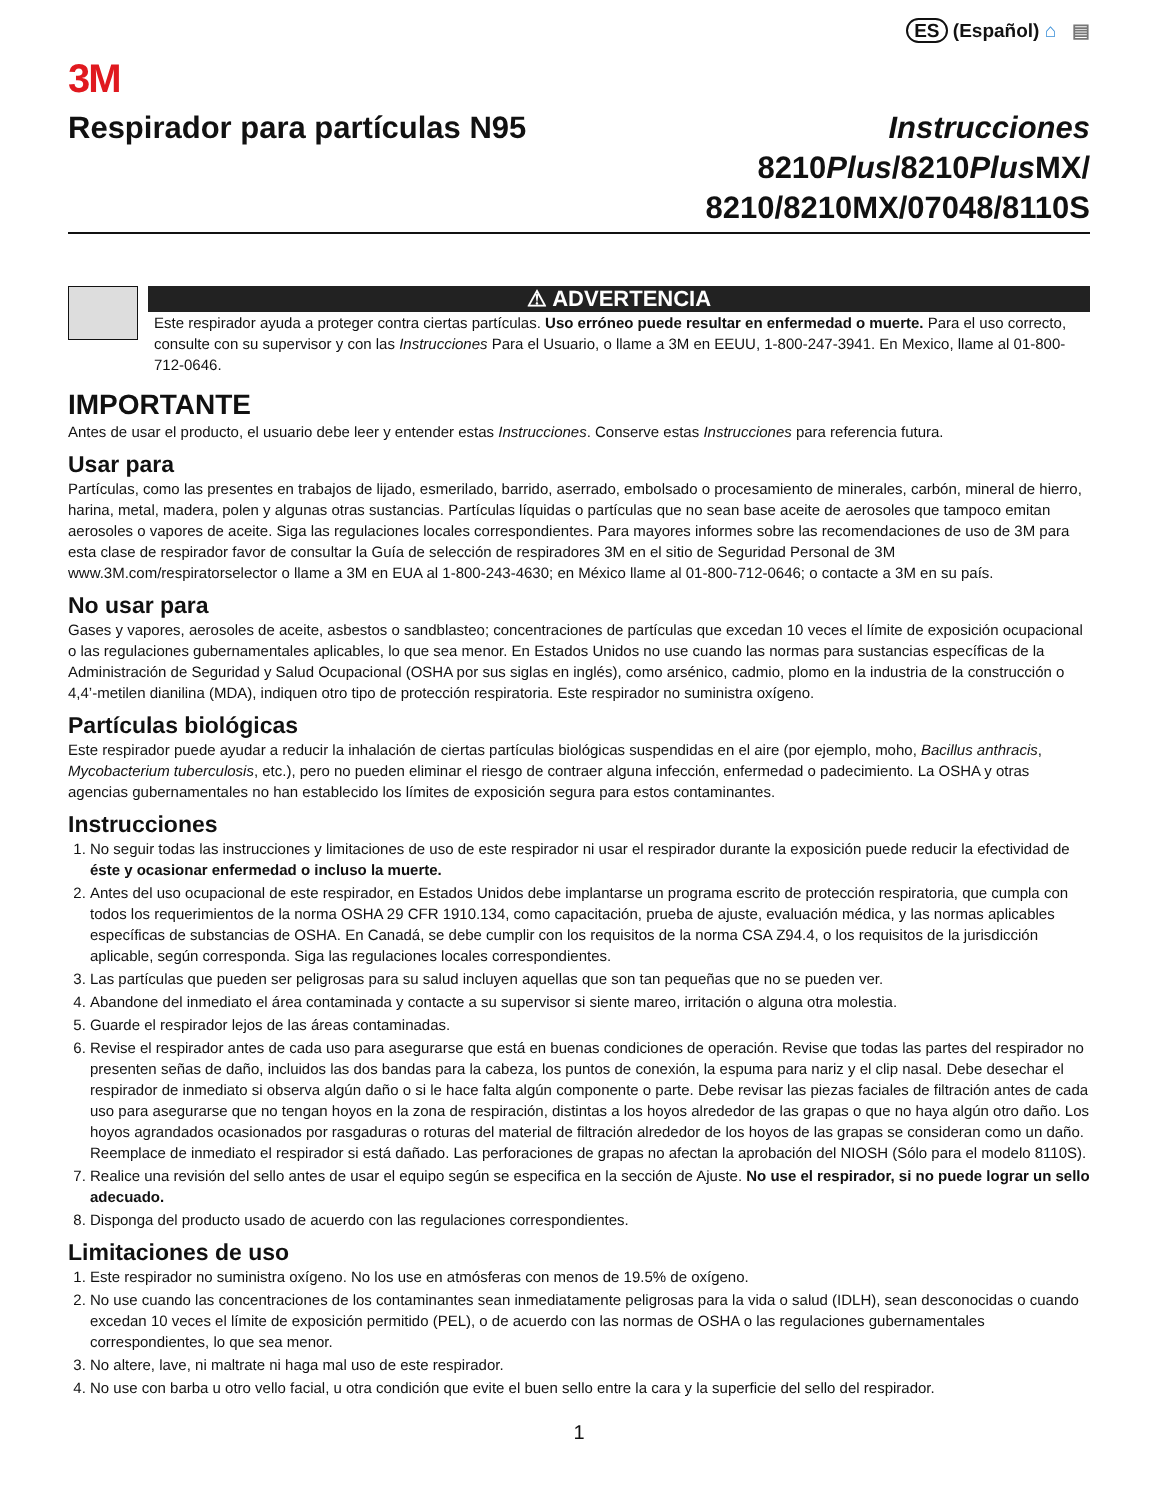ES (Español) ⌂ ▤
3M
Respirador para partículas N95 Instrucciones
8210Plus/8210Plus MX/
8210/8210MX/07048/8110S
⚠ ADVERTENCIA
Este respirador ayuda a proteger contra ciertas partículas. Uso erróneo puede resultar en enfermedad o muerte. Para el uso correcto, consulte con su supervisor y con las Instrucciones Para el Usuario, o llame a 3M en EEUU, 1-800-247-3941. En Mexico, llame al 01-800-712-0646.
IMPORTANTE
Antes de usar el producto, el usuario debe leer y entender estas Instrucciones. Conserve estas Instrucciones para referencia futura.
Usar para
Partículas, como las presentes en trabajos de lijado, esmerilado, barrido, aserrado, embolsado o procesamiento de minerales, carbón, mineral de hierro, harina, metal, madera, polen y algunas otras sustancias. Partículas líquidas o partículas que no sean base aceite de aerosoles que tampoco emitan aerosoles o vapores de aceite. Siga las regulaciones locales correspondientes. Para mayores informes sobre las recomendaciones de uso de 3M para esta clase de respirador favor de consultar la Guía de selección de respiradores 3M en el sitio de Seguridad Personal de 3M www.3M.com/respiratorselector o llame a 3M en EUA al 1-800-243-4630; en México llame al 01-800-712-0646; o contacte a 3M en su país.
No usar para
Gases y vapores, aerosoles de aceite, asbestos o sandblasteo; concentraciones de partículas que excedan 10 veces el límite de exposición ocupacional o las regulaciones gubernamentales aplicables, lo que sea menor. En Estados Unidos no use cuando las normas para sustancias específicas de la Administración de Seguridad y Salud Ocupacional (OSHA por sus siglas en inglés), como arsénico, cadmio, plomo en la industria de la construcción o 4,4’-metilen dianilina (MDA), indiquen otro tipo de protección respiratoria. Este respirador no suministra oxígeno.
Partículas biológicas
Este respirador puede ayudar a reducir la inhalación de ciertas partículas biológicas suspendidas en el aire (por ejemplo, moho, Bacillus anthracis, Mycobacterium tuberculosis, etc.), pero no pueden eliminar el riesgo de contraer alguna infección, enfermedad o padecimiento. La OSHA y otras agencias gubernamentales no han establecido los límites de exposición segura para estos contaminantes.
Instrucciones
1. No seguir todas las instrucciones y limitaciones de uso de este respirador ni usar el respirador durante la exposición puede reducir la efectividad de éste y ocasionar enfermedad o incluso la muerte.
2. Antes del uso ocupacional de este respirador, en Estados Unidos debe implantarse un programa escrito de protección respiratoria, que cumpla con todos los requerimientos de la norma OSHA 29 CFR 1910.134, como capacitación, prueba de ajuste, evaluación médica, y las normas aplicables específicas de substancias de OSHA. En Canadá, se debe cumplir con los requisitos de la norma CSA Z94.4, o los requisitos de la jurisdicción aplicable, según corresponda. Siga las regulaciones locales correspondientes.
3. Las partículas que pueden ser peligrosas para su salud incluyen aquellas que son tan pequeñas que no se pueden ver.
4. Abandone del inmediato el área contaminada y contacte a su supervisor si siente mareo, irritación o alguna otra molestia.
5. Guarde el respirador lejos de las áreas contaminadas.
6. Revise el respirador antes de cada uso para asegurarse que está en buenas condiciones de operación. Revise que todas las partes del respirador no presenten señas de daño, incluidos las dos bandas para la cabeza, los puntos de conexión, la espuma para nariz y el clip nasal. Debe desechar el respirador de inmediato si observa algún daño o si le hace falta algún componente o parte. Debe revisar las piezas faciales de filtración antes de cada uso para asegurarse que no tengan hoyos en la zona de respiración, distintas a los hoyos alrededor de las grapas o que no haya algún otro daño. Los hoyos agrandados ocasionados por rasgaduras o roturas del material de filtración alrededor de los hoyos de las grapas se consideran como un daño. Reemplace de inmediato el respirador si está dañado. Las perforaciones de grapas no afectan la aprobación del NIOSH (Sólo para el modelo 8110S).
7. Realice una revisión del sello antes de usar el equipo según se especifica en la sección de Ajuste. No use el respirador, si no puede lograr un sello adecuado.
8. Disponga del producto usado de acuerdo con las regulaciones correspondientes.
Limitaciones de uso
1. Este respirador no suministra oxígeno. No los use en atmósferas con menos de 19.5% de oxígeno.
2. No use cuando las concentraciones de los contaminantes sean inmediatamente peligrosas para la vida o salud (IDLH), sean desconocidas o cuando excedan 10 veces el límite de exposición permitido (PEL), o de acuerdo con las normas de OSHA o las regulaciones gubernamentales correspondientes, lo que sea menor.
3. No altere, lave, ni maltrate ni haga mal uso de este respirador.
4. No use con barba u otro vello facial, u otra condición que evite el buen sello entre la cara y la superficie del sello del respirador.
1